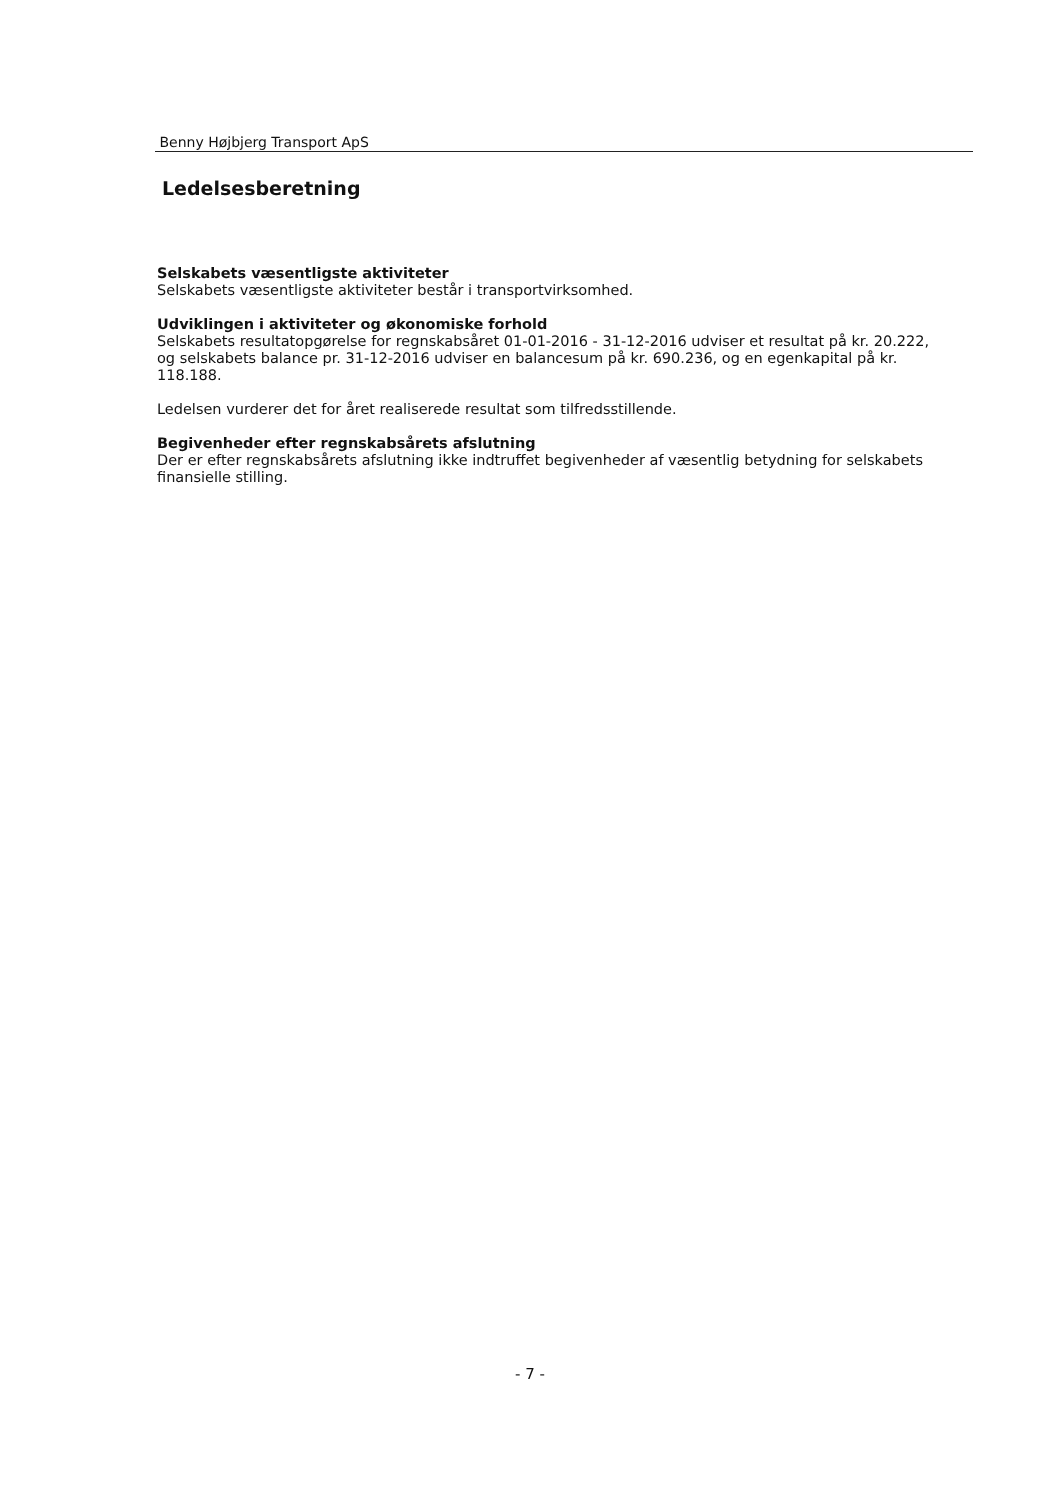Benny Højbjerg Transport ApS
Ledelsesberetning
Selskabets væsentligste aktiviteter
Selskabets væsentligste aktiviteter består i transportvirksomhed.
Udviklingen i aktiviteter og økonomiske forhold
Selskabets resultatopgørelse for regnskabsåret 01-01-2016 - 31-12-2016 udviser et resultat på kr. 20.222, og selskabets balance pr. 31-12-2016 udviser en balancesum på kr. 690.236, og en egenkapital på kr. 118.188.
Ledelsen vurderer det for året realiserede resultat som tilfredsstillende.
Begivenheder efter regnskabsårets afslutning
Der er efter regnskabsårets afslutning ikke indtruffet begivenheder af væsentlig betydning for selskabets finansielle stilling.
- 7 -